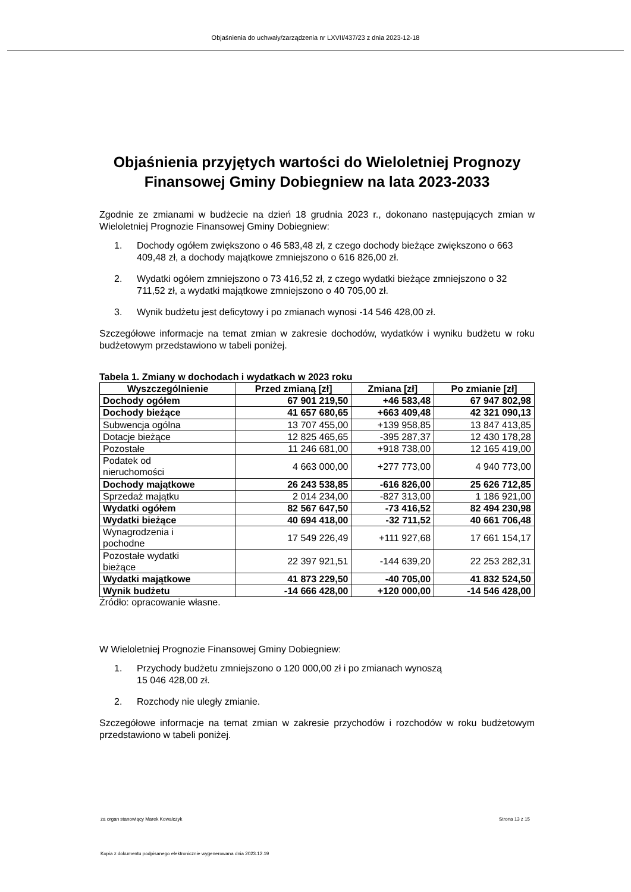Objaśnienia do uchwały/zarządzenia nr LXVII/437/23 z dnia 2023-12-18
Objaśnienia przyjętych wartości do Wieloletniej Prognozy Finansowej Gminy Dobiegniew na lata 2023-2033
Zgodnie ze zmianami w budżecie na dzień 18 grudnia 2023 r., dokonano następujących zmian w Wieloletniej Prognozie Finansowej Gminy Dobiegniew:
1. Dochody ogółem zwiększono o 46 583,48 zł, z czego dochody bieżące zwiększono o 663 409,48 zł, a dochody majątkowe zmniejszono o 616 826,00 zł.
2. Wydatki ogółem zmniejszono o 73 416,52 zł, z czego wydatki bieżące zmniejszono o 32 711,52 zł, a wydatki majątkowe zmniejszono o 40 705,00 zł.
3. Wynik budżetu jest deficytowy i po zmianach wynosi -14 546 428,00 zł.
Szczegółowe informacje na temat zmian w zakresie dochodów, wydatków i wyniku budżetu w roku budżetowym przedstawiono w tabeli poniżej.
Tabela 1. Zmiany w dochodach i wydatkach w 2023 roku
| Wyszczególnienie | Przed zmianą [zł] | Zmiana [zł] | Po zmianie [zł] |
| --- | --- | --- | --- |
| Dochody ogółem | 67 901 219,50 | +46 583,48 | 67 947 802,98 |
| Dochody bieżące | 41 657 680,65 | +663 409,48 | 42 321 090,13 |
| Subwencja ogólna | 13 707 455,00 | +139 958,85 | 13 847 413,85 |
| Dotacje bieżące | 12 825 465,65 | -395 287,37 | 12 430 178,28 |
| Pozostałe | 11 246 681,00 | +918 738,00 | 12 165 419,00 |
| Podatek od nieruchomości | 4 663 000,00 | +277 773,00 | 4 940 773,00 |
| Dochody majątkowe | 26 243 538,85 | -616 826,00 | 25 626 712,85 |
| Sprzedaż majątku | 2 014 234,00 | -827 313,00 | 1 186 921,00 |
| Wydatki ogółem | 82 567 647,50 | -73 416,52 | 82 494 230,98 |
| Wydatki bieżące | 40 694 418,00 | -32 711,52 | 40 661 706,48 |
| Wynagrodzenia i pochodne | 17 549 226,49 | +111 927,68 | 17 661 154,17 |
| Pozostałe wydatki bieżące | 22 397 921,51 | -144 639,20 | 22 253 282,31 |
| Wydatki majątkowe | 41 873 229,50 | -40 705,00 | 41 832 524,50 |
| Wynik budżetu | -14 666 428,00 | +120 000,00 | -14 546 428,00 |
Źródło: opracowanie własne.
W Wieloletniej Prognozie Finansowej Gminy Dobiegniew:
1. Przychody budżetu zmniejszono o 120 000,00 zł i po zmianach wynoszą
15 046 428,00 zł.
2. Rozchody nie uległy zmianie.
Szczegółowe informacje na temat zmian w zakresie przychodów i rozchodów w roku budżetowym przedstawiono w tabeli poniżej.
za organ stanowiący Marek Kowalczyk Strona 13 z 15
Kopia z dokumentu podpisanego elektronicznie wygenerowana dnia 2023.12.19